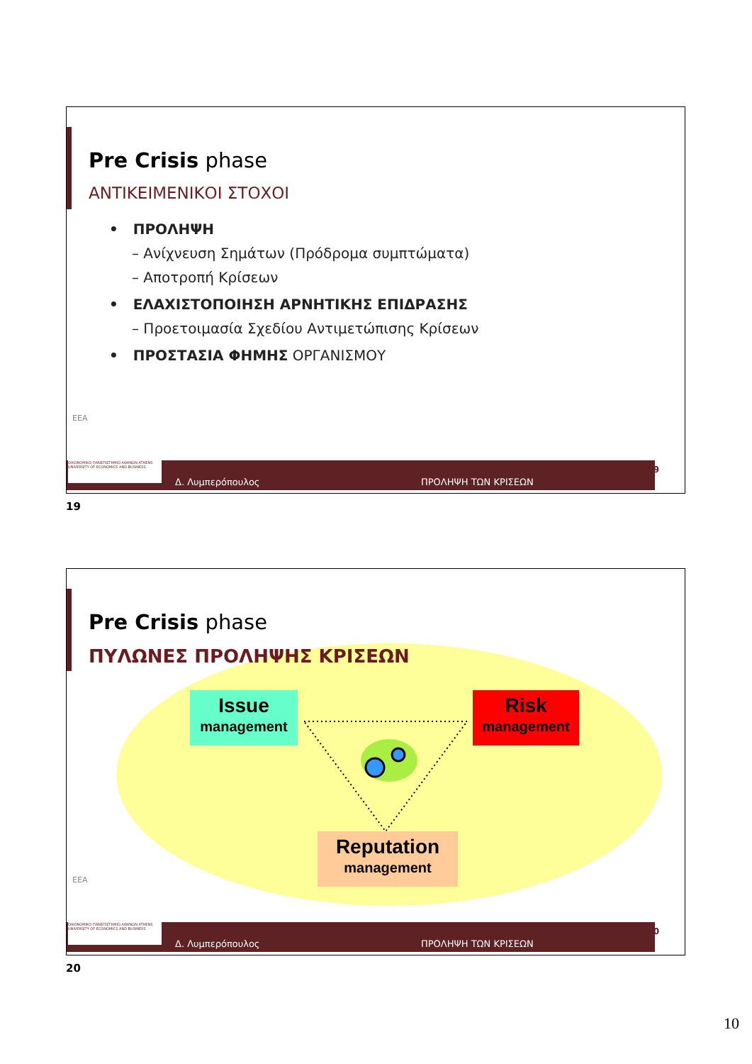Pre Crisis phase
ΑΝΤΙΚΕΙΜΕΝΙΚΟΙ ΣΤΟΧΟΙ
• ΠΡΟΛΗΨΗ
– Ανίχνευση Σημάτων (Πρόδρομα συμπτώματα)
– Αποτροπή Κρίσεων
• ΕΛΑΧΙΣΤΟΠΟΙΗΣΗ ΑΡΝΗΤΙΚΗΣ ΕΠΙΔΡΑΣΗΣ
– Προετοιμασία Σχεδίου Αντιμετώπισης Κρίσεων
• ΠΡΟΣΤΑΣΙΑ ΦΗΜΗΣ ΟΡΓΑΝΙΣΜΟΥ
ΕΕΑ
ΟΙΚΟΝΟΜΙΚΟ ΠΑΝΕΠΙΣΤΗΜΙΟ ΑΘΗΝΩΝ ATHENS UNIVERSITY OF ECONOMICS AND BUSINESS
Δ. Λυμπερόπουλος ΠΡΟΛΗΨΗ ΤΩΝ ΚΡΙΣΕΩΝ
19
19
Pre Crisis phase
ΠΥΛΩΝΕΣ ΠΡΟΛΗΨΗΣ ΚΡΙΣΕΩΝ
Issue
management
Risk
management
Reputation
management
ΕΕΑ
ΟΙΚΟΝΟΜΙΚΟ ΠΑΝΕΠΙΣΤΗΜΙΟ ΑΘΗΝΩΝ ATHENS UNIVERSITY OF ECONOMICS AND BUSINESS
Δ. Λυμπερόπουλος ΠΡΟΛΗΨΗ ΤΩΝ ΚΡΙΣΕΩΝ
20
20
10